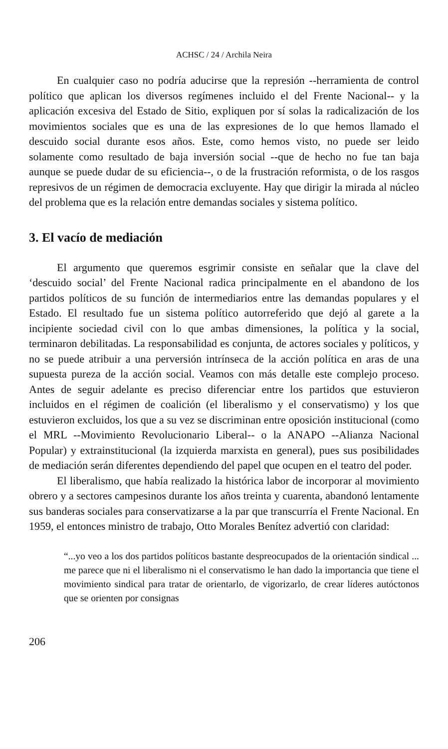ACHSC / 24 / Archila Neira
En cualquier caso no podría aducirse que la represión --herramienta de control político que aplican los diversos regímenes incluido el del Frente Nacional-- y la aplicación excesiva del Estado de Sitio, expliquen por sí solas la radicalización de los movimientos sociales que es una de las expresiones de lo que hemos llamado el descuido social durante esos años. Este, como hemos visto, no puede ser leido solamente como resultado de baja inversión social --que de hecho no fue tan baja aunque se puede dudar de su eficiencia--, o de la frustración reformista, o de los rasgos represivos de un régimen de democracia excluyente. Hay que dirigir la mirada al núcleo del problema que es la relación entre demandas sociales y sistema político.
3. El vacío de mediación
El argumento que queremos esgrimir consiste en señalar que la clave del ‘descuido social’ del Frente Nacional radica principalmente en el abandono de los partidos políticos de su función de intermediarios entre las demandas populares y el Estado. El resultado fue un sistema político autorreferido que dejó al garete a la incipiente sociedad civil con lo que ambas dimensiones, la política y la social, terminaron debilitadas. La responsabilidad es conjunta, de actores sociales y políticos, y no se puede atribuir a una perversión intrínseca de la acción política en aras de una supuesta pureza de la acción social. Veamos con más detalle este complejo proceso. Antes de seguir adelante es preciso diferenciar entre los partidos que estuvieron incluidos en el régimen de coalición (el liberalismo y el conservatismo) y los que estuvieron excluidos, los que a su vez se discriminan entre oposición institucional (como el MRL --Movimiento Revolucionario Liberal-- o la ANAPO --Alianza Nacional Popular) y extrainstitucional (la izquierda marxista en general), pues sus posibilidades de mediación serán diferentes dependiendo del papel que ocupen en el teatro del poder.
El liberalismo, que había realizado la histórica labor de incorporar al movimiento obrero y a sectores campesinos durante los años treinta y cuarenta, abandonó lentamente sus banderas sociales para conservatizarse a la par que transcurría el Frente Nacional. En 1959, el entonces ministro de trabajo, Otto Morales Benítez advertió con claridad:
“...yo veo a los dos partidos políticos bastante despreocupados de la orientación sindical ... me parece que ni el liberalismo ni el conservatismo le han dado la importancia que tiene el movimiento sindical para tratar de orientarlo, de vigorizarlo, de crear líderes autóctonos que se orienten por consignas
206